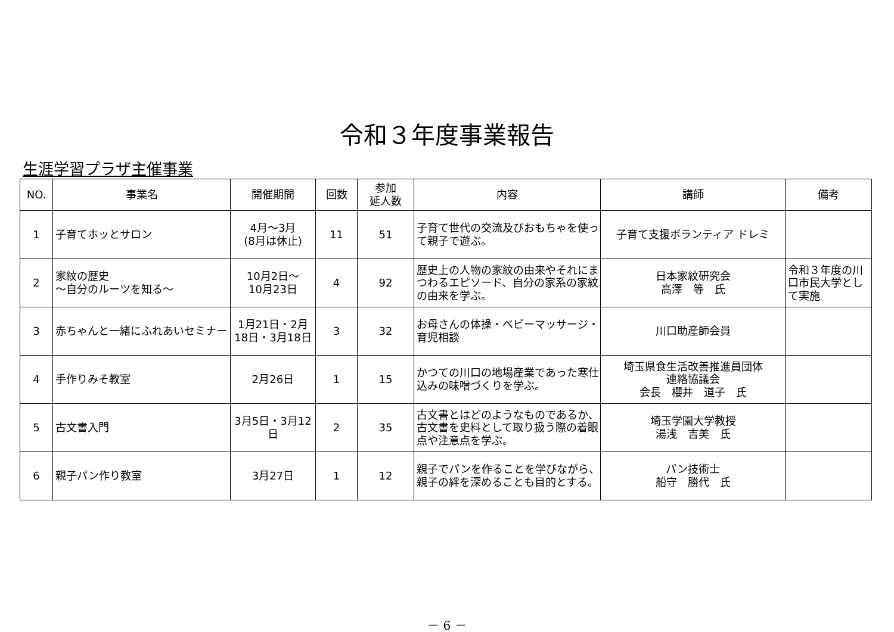令和３年度事業報告
生涯学習プラザ主催事業
| NO. | 事業名 | 開催期間 | 回数 | 参加 延人数 | 内容 | 講師 | 備考 |
| --- | --- | --- | --- | --- | --- | --- | --- |
| 1 | 子育てホッとサロン | 4月～3月 (8月は休止) | 11 | 51 | 子育て世代の交流及びおもちゃを使って親子で遊ぶ。 | 子育て支援ボランティア ドレミ | |
| 2 | 家紋の歴史 ～自分のルーツを知る～ | 10月2日～ 10月23日 | 4 | 92 | 歴史上の人物の家紋の由来やそれにまつわるエピソード、自分の家系の家紋の由来を学ぶ。 | 日本家紋研究会 高澤 等 氏 | 令和３年度の川口市民大学として実施 |
| 3 | 赤ちゃんと一緒にふれあいセミナー | 1月21日・2月18日・3月18日 | 3 | 32 | お母さんの体操・ベビーマッサージ・育児相談 | 川口助産師会員 | |
| 4 | 手作りみそ教室 | 2月26日 | 1 | 15 | かつての川口の地場産業であった寒仕込みの味噌づくりを学ぶ。 | 埼玉県食生活改善推進員団体 連絡協議会 会長 櫻井 道子 氏 | |
| 5 | 古文書入門 | 3月5日・3月12日 | 2 | 35 | 古文書とはどのようなものであるか、古文書を史料として取り扱う際の着眼点や注意点を学ぶ。 | 埼玉学園大学教授 湯浅 吉美 氏 | |
| 6 | 親子パン作り教室 | 3月27日 | 1 | 12 | 親子でパンを作ることを学びながら、親子の絆を深めることも目的とする。 | パン技術士 船守 勝代 氏 | |
－ 6 －